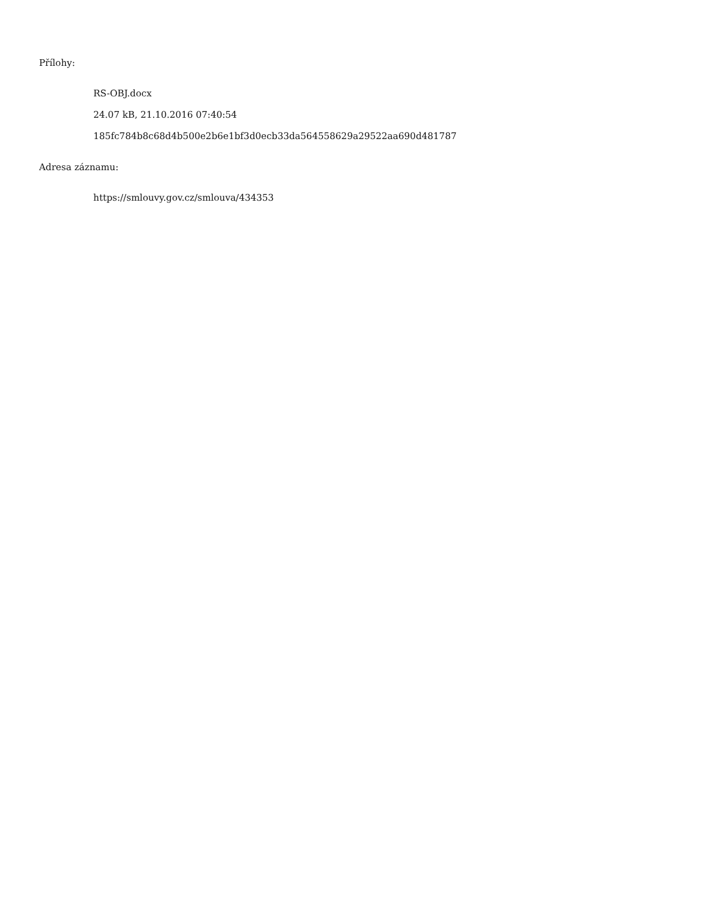Přílohy:
RS-OBJ.docx
24.07 kB, 21.10.2016 07:40:54
185fc784b8c68d4b500e2b6e1bf3d0ecb33da564558629a29522aa690d481787
Adresa záznamu:
https://smlouvy.gov.cz/smlouva/434353